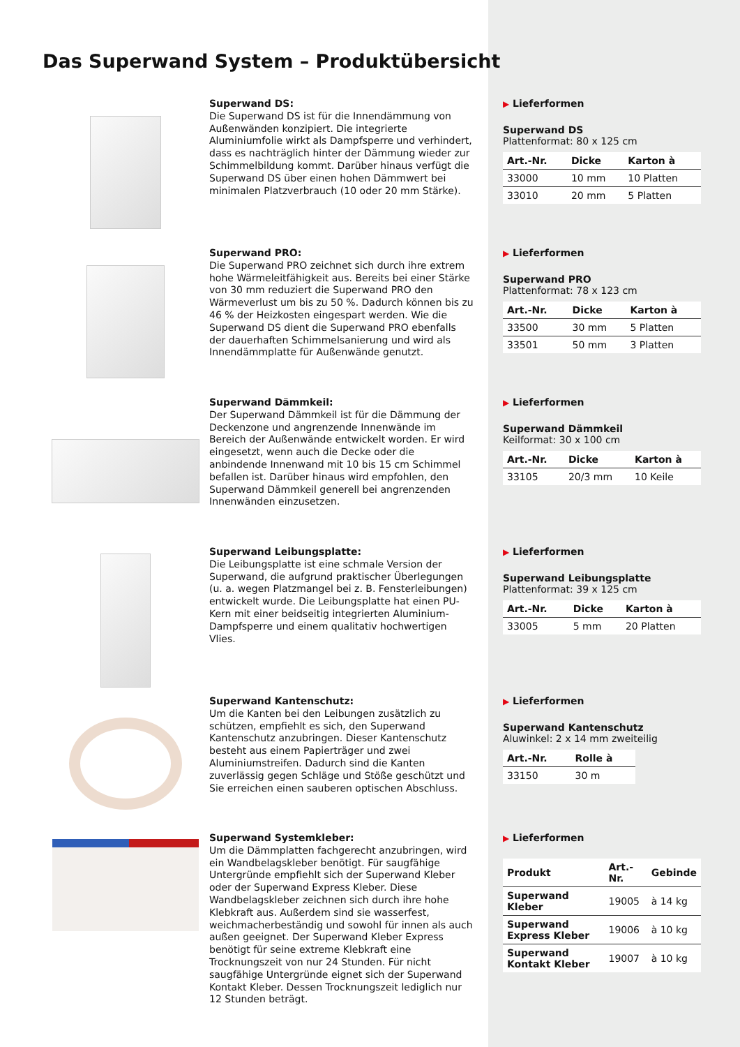Das Superwand System – Produktübersicht
Superwand DS:
Die Superwand DS ist für die Innendämmung von Außenwänden konzipiert. Die integrierte Aluminiumfolie wirkt als Dampfsperre und verhindert, dass es nachträglich hinter der Dämmung wieder zur Schimmelbildung kommt. Darüber hinaus verfügt die Superwand DS über einen hohen Dämmwert bei minimalen Platzverbrauch (10 oder 20 mm Stärke).
▶ Lieferformen
Superwand DS
Plattenformat: 80 x 125 cm
| Art.-Nr. | Dicke | Karton à |
| --- | --- | --- |
| 33000 | 10 mm | 10 Platten |
| 33010 | 20 mm | 5 Platten |
Superwand PRO:
Die Superwand PRO zeichnet sich durch ihre extrem hohe Wärmeleitfähigkeit aus. Bereits bei einer Stärke von 30 mm reduziert die Superwand PRO den Wärmeverlust um bis zu 50 %. Dadurch können bis zu 46 % der Heizkosten eingespart werden. Wie die Superwand DS dient die Superwand PRO ebenfalls der dauerhaften Schimmelsanierung und wird als Innendämmplatte für Außenwände genutzt.
▶ Lieferformen
Superwand PRO
Plattenformat: 78 x 123 cm
| Art.-Nr. | Dicke | Karton à |
| --- | --- | --- |
| 33500 | 30 mm | 5 Platten |
| 33501 | 50 mm | 3 Platten |
Superwand Dämmkeil:
Der Superwand Dämmkeil ist für die Dämmung der Deckenzone und angrenzende Innenwände im Bereich der Außenwände entwickelt worden. Er wird eingesetzt, wenn auch die Decke oder die anbindende Innenwand mit 10 bis 15 cm Schimmel befallen ist. Darüber hinaus wird empfohlen, den Superwand Dämmkeil generell bei angrenzenden Innenwänden einzusetzen.
▶ Lieferformen
Superwand Dämmkeil
Keilformat: 30 x 100 cm
| Art.-Nr. | Dicke | Karton à |
| --- | --- | --- |
| 33105 | 20/3 mm | 10 Keile |
Superwand Leibungsplatte:
Die Leibungsplatte ist eine schmale Version der Superwand, die aufgrund praktischer Überlegungen (u. a. wegen Platzmangel bei z. B. Fensterleibungen) entwickelt wurde. Die Leibungsplatte hat einen PU-Kern mit einer beidseitig integrierten Aluminium-Dampfsperre und einem qualitativ hochwertigen Vlies.
▶ Lieferformen
Superwand Leibungsplatte
Plattenformat: 39 x 125 cm
| Art.-Nr. | Dicke | Karton à |
| --- | --- | --- |
| 33005 | 5 mm | 20 Platten |
Superwand Kantenschutz:
Um die Kanten bei den Leibungen zusätzlich zu schützen, empfiehlt es sich, den Superwand Kantenschutz anzubringen. Dieser Kantenschutz besteht aus einem Papierträger und zwei Aluminiumstreifen. Dadurch sind die Kanten zuverlässig gegen Schläge und Stöße geschützt und Sie erreichen einen sauberen optischen Abschluss.
▶ Lieferformen
Superwand Kantenschutz
Aluwinkel: 2 x 14 mm zweiteilig
| Art.-Nr. | Rolle à |
| --- | --- |
| 33150 | 30 m |
Superwand Systemkleber:
Um die Dämmplatten fachgerecht anzubringen, wird ein Wandbelagskleber benötigt. Für saugfähige Untergründe empfiehlt sich der Superwand Kleber oder der Superwand Express Kleber. Diese Wandbelagskleber zeichnen sich durch ihre hohe Klebkraft aus. Außerdem sind sie wasserfest, weichmacherbeständig und sowohl für innen als auch außen geeignet. Der Superwand Kleber Express benötigt für seine extreme Klebkraft eine Trocknungszeit von nur 24 Stunden. Für nicht saugfähige Untergründe eignet sich der Superwand Kontakt Kleber. Dessen Trocknungszeit lediglich nur 12 Stunden beträgt.
▶ Lieferformen
| Produkt | Art.-Nr. | Gebinde |
| --- | --- | --- |
| Superwand Kleber | 19005 | à 14 kg |
| Superwand Express Kleber | 19006 | à 10 kg |
| Superwand Kontakt Kleber | 19007 | à 10 kg |